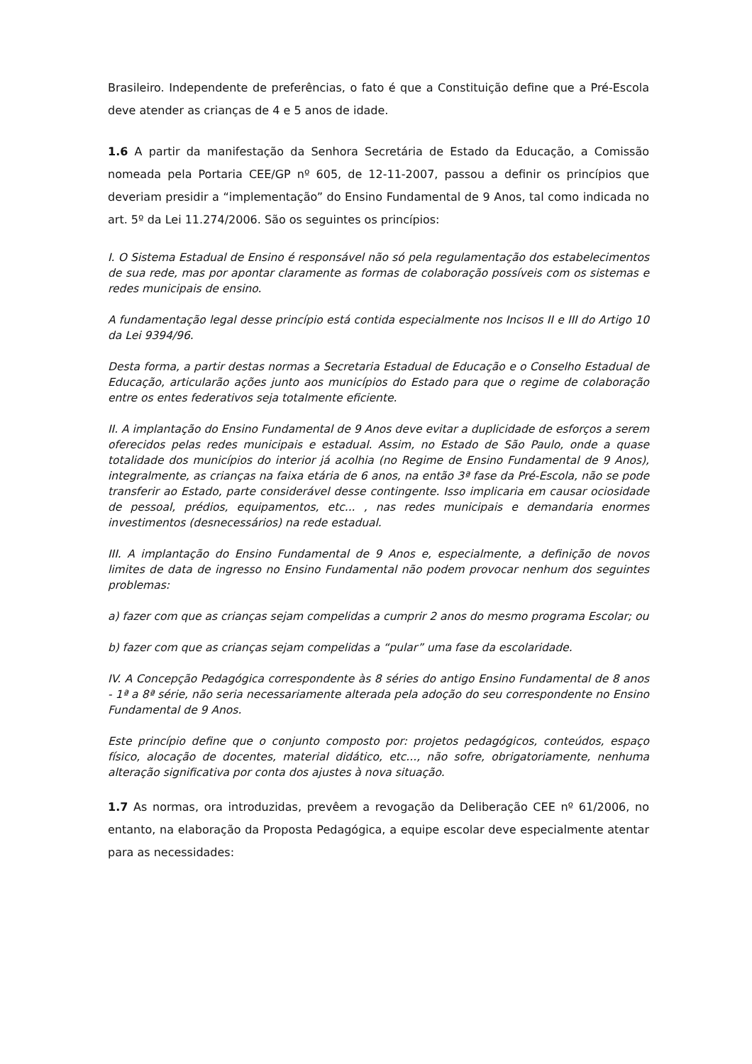Brasileiro. Independente de preferências, o fato é que a Constituição define que a Pré-Escola deve atender as crianças de 4 e 5 anos de idade.
1.6 A partir da manifestação da Senhora Secretária de Estado da Educação, a Comissão nomeada pela Portaria CEE/GP nº 605, de 12-11-2007, passou a definir os princípios que deveriam presidir a “implementação” do Ensino Fundamental de 9 Anos, tal como indicada no art. 5º da Lei 11.274/2006. São os seguintes os princípios:
I. O Sistema Estadual de Ensino é responsável não só pela regulamentação dos estabelecimentos de sua rede, mas por apontar claramente as formas de colaboração possíveis com os sistemas e redes municipais de ensino.
A fundamentação legal desse princípio está contida especialmente nos Incisos II e III do Artigo 10 da Lei 9394/96.
Desta forma, a partir destas normas a Secretaria Estadual de Educação e o Conselho Estadual de Educação, articularão ações junto aos municípios do Estado para que o regime de colaboração entre os entes federativos seja totalmente eficiente.
II. A implantação do Ensino Fundamental de 9 Anos deve evitar a duplicidade de esforços a serem oferecidos pelas redes municipais e estadual. Assim, no Estado de São Paulo, onde a quase totalidade dos municípios do interior já acolhia (no Regime de Ensino Fundamental de 9 Anos), integralmente, as crianças na faixa etária de 6 anos, na então 3ª fase da Pré-Escola, não se pode transferir ao Estado, parte considerável desse contingente. Isso implicaria em causar ociosidade de pessoal, prédios, equipamentos, etc... , nas redes municipais e demandaria enormes investimentos (desnecessários) na rede estadual.
III. A implantação do Ensino Fundamental de 9 Anos e, especialmente, a definição de novos limites de data de ingresso no Ensino Fundamental não podem provocar nenhum dos seguintes problemas:
a) fazer com que as crianças sejam compelidas a cumprir 2 anos do mesmo programa Escolar; ou
b) fazer com que as crianças sejam compelidas a “pular” uma fase da escolaridade.
IV. A Concepção Pedagógica correspondente às 8 séries do antigo Ensino Fundamental de 8 anos - 1ª a 8ª série, não seria necessariamente alterada pela adoção do seu correspondente no Ensino Fundamental de 9 Anos.
Este princípio define que o conjunto composto por: projetos pedagógicos, conteúdos, espaço físico, alocação de docentes, material didático, etc..., não sofre, obrigatoriamente, nenhuma alteração significativa por conta dos ajustes à nova situação.
1.7 As normas, ora introduzidas, prevêem a revogação da Deliberação CEE nº 61/2006, no entanto, na elaboração da Proposta Pedagógica, a equipe escolar deve especialmente atentar para as necessidades: